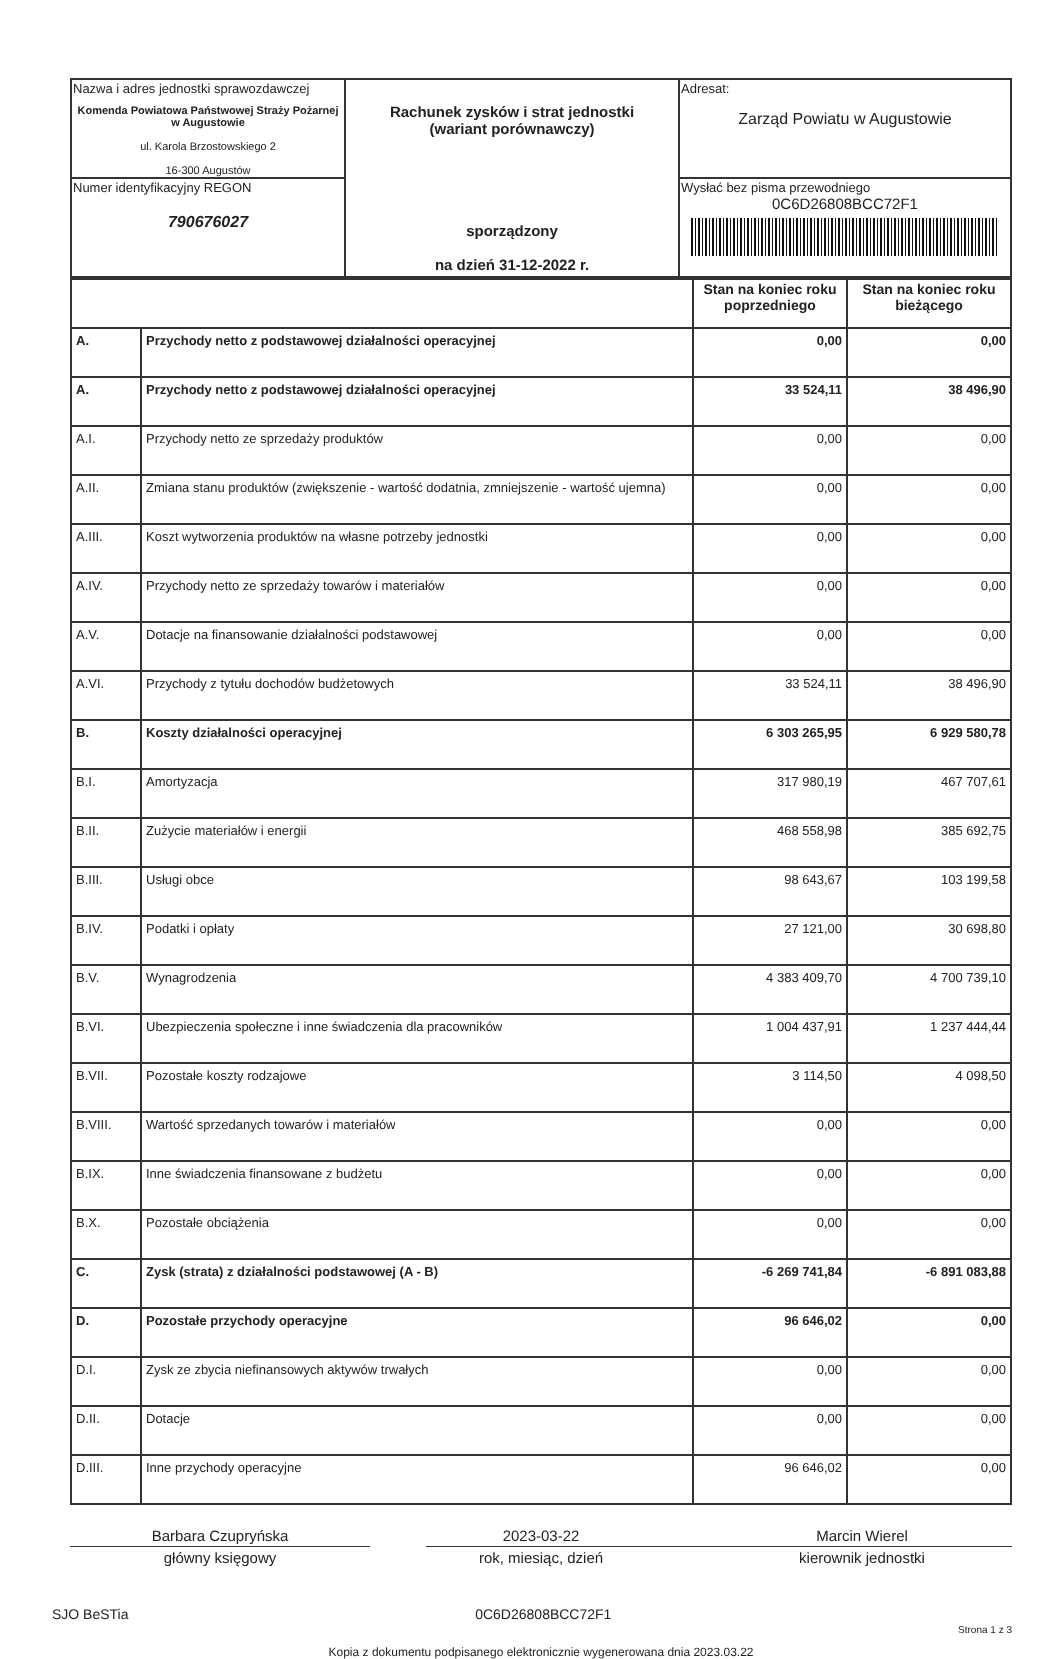| Nazwa i adres jednostki sprawozdawczej Komenda Powiatowa Państwowej Straży Pożarnej w Augustowie ul. Karola Brzostowskiego 2 16-300 Augustów | Rachunek zysków i strat jednostki (wariant porównawczy) sporządzony na dzień 31-12-2022 r. | Adresat: Zarząd Powiatu w Augustowie |
| Numer identyfikacyjny REGON 790676027 | | Wysłać bez pisma przewodniego 0C6D26808BCC72F1 |
| | | Stan na koniec roku poprzedniego | Stan na koniec roku bieżącego |
| A. | Przychody netto z podstawowej działalności operacyjnej | 0,00 | 0,00 |
| A. | Przychody netto z podstawowej działalności operacyjnej | 33 524,11 | 38 496,90 |
| A.I. | Przychody netto ze sprzedaży produktów | 0,00 | 0,00 |
| A.II. | Zmiana stanu produktów (zwiększenie - wartość dodatnia, zmniejszenie - wartość ujemna) | 0,00 | 0,00 |
| A.III. | Koszt wytworzenia produktów na własne potrzeby jednostki | 0,00 | 0,00 |
| A.IV. | Przychody netto ze sprzedaży towarów i materiałów | 0,00 | 0,00 |
| A.V. | Dotacje na finansowanie działalności podstawowej | 0,00 | 0,00 |
| A.VI. | Przychody z tytułu dochodów budżetowych | 33 524,11 | 38 496,90 |
| B. | Koszty działalności operacyjnej | 6 303 265,95 | 6 929 580,78 |
| B.I. | Amortyzacja | 317 980,19 | 467 707,61 |
| B.II. | Zużycie materiałów i energii | 468 558,98 | 385 692,75 |
| B.III. | Usługi obce | 98 643,67 | 103 199,58 |
| B.IV. | Podatki i opłaty | 27 121,00 | 30 698,80 |
| B.V. | Wynagrodzenia | 4 383 409,70 | 4 700 739,10 |
| B.VI. | Ubezpieczenia społeczne i inne świadczenia dla pracowników | 1 004 437,91 | 1 237 444,44 |
| B.VII. | Pozostałe koszty rodzajowe | 3 114,50 | 4 098,50 |
| B.VIII. | Wartość sprzedanych towarów i materiałów | 0,00 | 0,00 |
| B.IX. | Inne świadczenia finansowane z budżetu | 0,00 | 0,00 |
| B.X. | Pozostałe obciążenia | 0,00 | 0,00 |
| C. | Zysk (strata) z działalności podstawowej (A - B) | -6 269 741,84 | -6 891 083,88 |
| D. | Pozostałe przychody operacyjne | 96 646,02 | 0,00 |
| D.I. | Zysk ze zbycia niefinansowych aktywów trwałych | 0,00 | 0,00 |
| D.II. | Dotacje | 0,00 | 0,00 |
| D.III. | Inne przychody operacyjne | 96 646,02 | 0,00 |
Barbara Czupryńska
główny księgowy
2023-03-22
rok, miesiąc, dzień
Marcin Wierel
kierownik jednostki
SJO BeSTia 0C6D26808BCC72F1 Strona 1 z 3
Kopia z dokumentu podpisanego elektronicznie wygenerowana dnia 2023.03.22